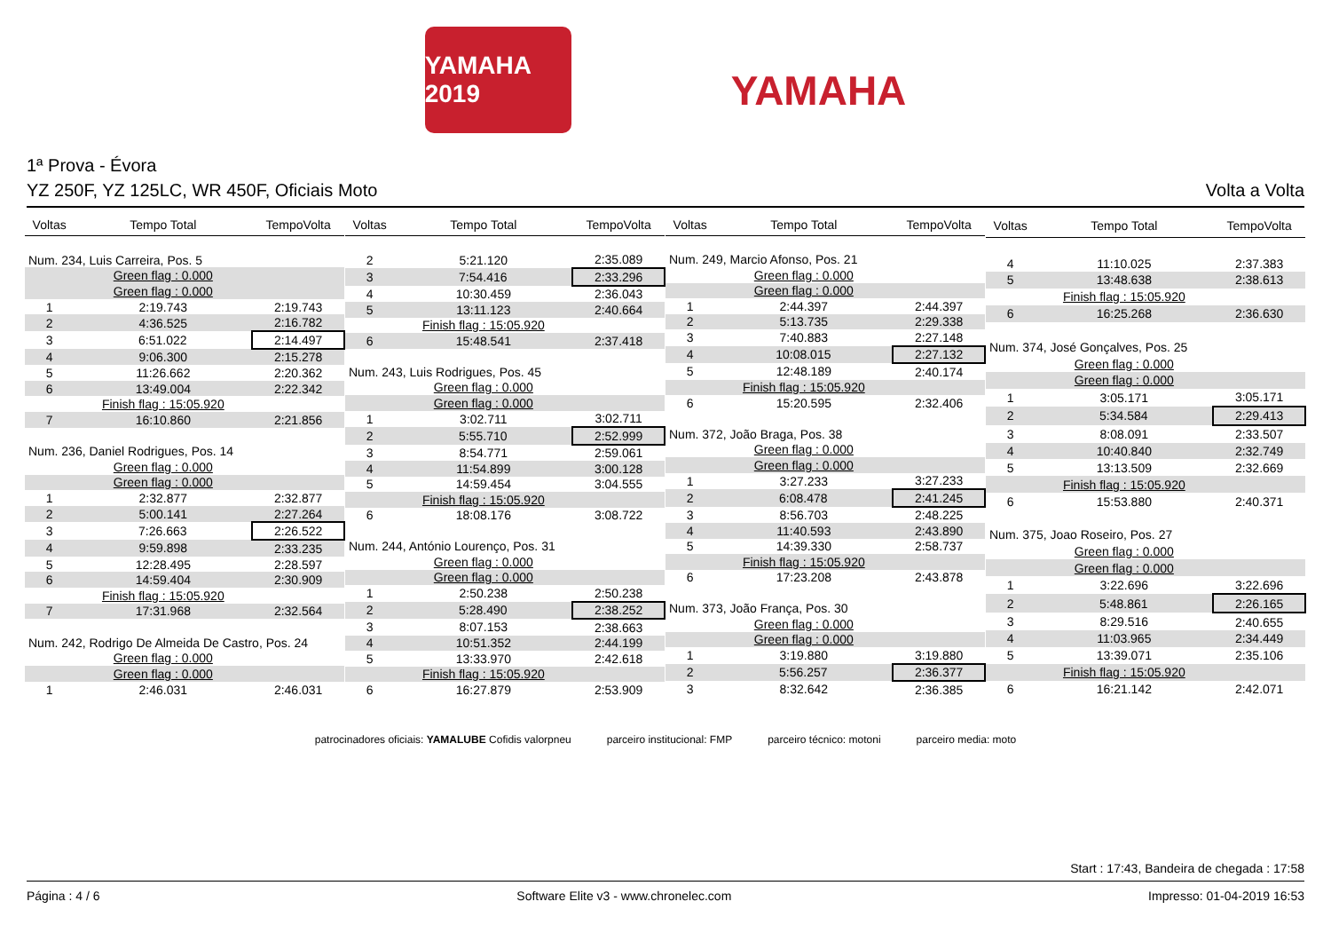YAMAHA 2019
YAMAHA
1ª Prova - Évora
YZ 250F, YZ 125LC, WR 450F, Oficiais Moto Volta a Volta
| Voltas | Tempo Total | TempoVolta |
| --- | --- | --- |
| Num. 234, Luis Carreira, Pos. 5 | | |
| | Green flag : 0.000 | |
| | Green flag : 0.000 | |
| 1 | 2:19.743 | 2:19.743 |
| 2 | 4:36.525 | 2:16.782 |
| 3 | 6:51.022 | 2:14.497 |
| 4 | 9:06.300 | 2:15.278 |
| 5 | 11:26.662 | 2:20.362 |
| 6 | 13:49.004 | 2:22.342 |
| | Finish flag : 15:05.920 | |
| 7 | 16:10.860 | 2:21.856 |
| Num. 236, Daniel Rodrigues, Pos. 14 | | |
| | Green flag : 0.000 | |
| | Green flag : 0.000 | |
| 1 | 2:32.877 | 2:32.877 |
| 2 | 5:00.141 | 2:27.264 |
| 3 | 7:26.663 | 2:26.522 |
| 4 | 9:59.898 | 2:33.235 |
| 5 | 12:28.495 | 2:28.597 |
| 6 | 14:59.404 | 2:30.909 |
| | Finish flag : 15:05.920 | |
| 7 | 17:31.968 | 2:32.564 |
| Num. 242, Rodrigo De Almeida De Castro, Pos. 24 | | |
| | Green flag : 0.000 | |
| | Green flag : 0.000 | |
| 1 | 2:46.031 | 2:46.031 |
| Voltas | Tempo Total | TempoVolta |
| --- | --- | --- |
| 2 | 5:21.120 | 2:35.089 |
| 3 | 7:54.416 | 2:33.296 |
| 4 | 10:30.459 | 2:36.043 |
| 5 | 13:11.123 | 2:40.664 |
| | Finish flag : 15:05.920 | |
| 6 | 15:48.541 | 2:37.418 |
| Num. 243, Luis Rodrigues, Pos. 45 | | |
| | Green flag : 0.000 | |
| | Green flag : 0.000 | |
| 1 | 3:02.711 | 3:02.711 |
| 2 | 5:55.710 | 2:52.999 |
| 3 | 8:54.771 | 2:59.061 |
| 4 | 11:54.899 | 3:00.128 |
| 5 | 14:59.454 | 3:04.555 |
| | Finish flag : 15:05.920 | |
| 6 | 18:08.176 | 3:08.722 |
| Num. 244, António Lourenço, Pos. 31 | | |
| | Green flag : 0.000 | |
| | Green flag : 0.000 | |
| 1 | 2:50.238 | 2:50.238 |
| 2 | 5:28.490 | 2:38.252 |
| 3 | 8:07.153 | 2:38.663 |
| 4 | 10:51.352 | 2:44.199 |
| 5 | 13:33.970 | 2:42.618 |
| | Finish flag : 15:05.920 | |
| 6 | 16:27.879 | 2:53.909 |
| Voltas | Tempo Total | TempoVolta |
| --- | --- | --- |
| Num. 249, Marcio Afonso, Pos. 21 | | |
| | Green flag : 0.000 | |
| | Green flag : 0.000 | |
| 1 | 2:44.397 | 2:44.397 |
| 2 | 5:13.735 | 2:29.338 |
| 3 | 7:40.883 | 2:27.148 |
| 4 | 10:08.015 | 2:27.132 |
| 5 | 12:48.189 | 2:40.174 |
| | Finish flag : 15:05.920 | |
| 6 | 15:20.595 | 2:32.406 |
| Num. 372, João Braga, Pos. 38 | | |
| | Green flag : 0.000 | |
| | Green flag : 0.000 | |
| 1 | 3:27.233 | 3:27.233 |
| 2 | 6:08.478 | 2:41.245 |
| 3 | 8:56.703 | 2:48.225 |
| 4 | 11:40.593 | 2:43.890 |
| 5 | 14:39.330 | 2:58.737 |
| | Finish flag : 15:05.920 | |
| 6 | 17:23.208 | 2:43.878 |
| Num. 373, João França, Pos. 30 | | |
| | Green flag : 0.000 | |
| | Green flag : 0.000 | |
| 1 | 3:19.880 | 3:19.880 |
| 2 | 5:56.257 | 2:36.377 |
| 3 | 8:32.642 | 2:36.385 |
| Voltas | Tempo Total | TempoVolta |
| --- | --- | --- |
| 4 | 11:10.025 | 2:37.383 |
| 5 | 13:48.638 | 2:38.613 |
| | Finish flag : 15:05.920 | |
| 6 | 16:25.268 | 2:36.630 |
| Num. 374, José Gonçalves, Pos. 25 | | |
| | Green flag : 0.000 | |
| | Green flag : 0.000 | |
| 1 | 3:05.171 | 3:05.171 |
| 2 | 5:34.584 | 2:29.413 |
| 3 | 8:08.091 | 2:33.507 |
| 4 | 10:40.840 | 2:32.749 |
| 5 | 13:13.509 | 2:32.669 |
| | Finish flag : 15:05.920 | |
| 6 | 15:53.880 | 2:40.371 |
| Num. 375, Joao Roseiro, Pos. 27 | | |
| | Green flag : 0.000 | |
| | Green flag : 0.000 | |
| 1 | 3:22.696 | 3:22.696 |
| 2 | 5:48.861 | 2:26.165 |
| 3 | 8:29.516 | 2:40.655 |
| 4 | 11:03.965 | 2:34.449 |
| 5 | 13:39.071 | 2:35.106 |
| | Finish flag : 15:05.920 | |
| 6 | 16:21.142 | 2:42.071 |
patrocinadores oficiais: YAMALUBE Cofidis valorpneu parceiro institucional: FMP parceiro técnico: motoni parceiro media: moto
Start : 17:43, Bandeira de chegada : 17:58
Página : 4 / 6 Software Elite v3 - www.chronelec.com Impresso: 01-04-2019 16:53